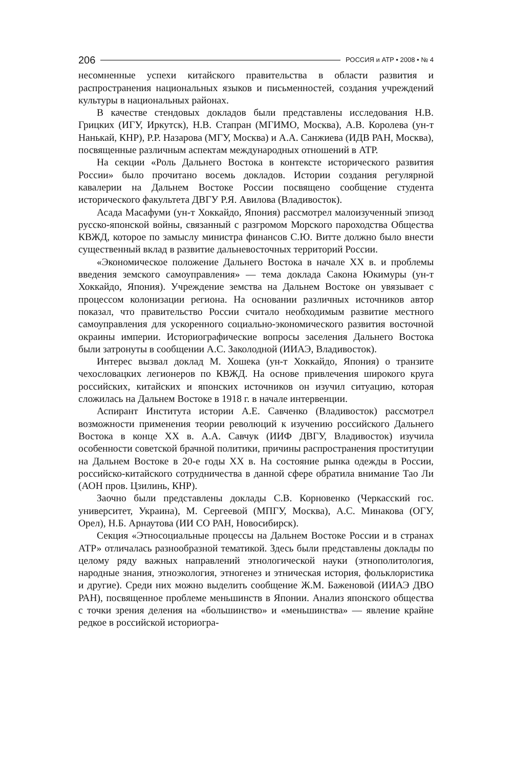206 РОССИЯ и АТР • 2008 • № 4
несомненные успехи китайского правительства в области развития и распространения национальных языков и письменностей, создания учреждений культуры в национальных районах.
В качестве стендовых докладов были представлены исследования Н.В. Грицких (ИГУ, Иркутск), Н.В. Стапран (МГИМО, Москва), А.В. Королева (ун-т Нанькай, КНР), Р.Р. Назарова (МГУ, Москва) и А.А. Санжиева (ИДВ РАН, Москва), посвященные различным аспектам международных отношений в АТР.
На секции «Роль Дальнего Востока в контексте исторического развития России» было прочитано восемь докладов. Истории создания регулярной кавалерии на Дальнем Востоке России посвящено сообщение студента исторического факультета ДВГУ Р.Я. Авилова (Владивосток).
Асада Масафуми (ун-т Хоккайдо, Япония) рассмотрел малоизученный эпизод русско-японской войны, связанный с разгромом Морского пароходства Общества КВЖД, которое по замыслу министра финансов С.Ю. Витте должно было внести существенный вклад в развитие дальневосточных территорий России.
«Экономическое положение Дальнего Востока в начале XX в. и проблемы введения земского самоуправления» — тема доклада Сакона Юкимуры (ун-т Хоккайдо, Япония). Учреждение земства на Дальнем Востоке он увязывает с процессом колонизации региона. На основании различных источников автор показал, что правительство России считало необходимым развитие местного самоуправления для ускоренного социально-экономического развития восточной окраины империи. Историографические вопросы заселения Дальнего Востока были затронуты в сообщении А.С. Заколодной (ИИАЭ, Владивосток).
Интерес вызвал доклад М. Хошека (ун-т Хоккайдо, Япония) о транзите чехословацких легионеров по КВЖД. На основе привлечения широкого круга российских, китайских и японских источников он изучил ситуацию, которая сложилась на Дальнем Востоке в 1918 г. в начале интервенции.
Аспирант Института истории А.Е. Савченко (Владивосток) рассмотрел возможности применения теории революций к изучению российского Дальнего Востока в конце XX в. А.А. Савчук (ИИФ ДВГУ, Владивосток) изучила особенности советской брачной политики, причины распространения проституции на Дальнем Востоке в 20-е годы XX в. На состояние рынка одежды в России, российско-китайского сотрудничества в данной сфере обратила внимание Тао Ли (АОН пров. Цзилинь, КНР).
Заочно были представлены доклады С.В. Корновенко (Черкасский гос. университет, Украина), М. Сергеевой (МПГУ, Москва), А.С. Минакова (ОГУ, Орел), Н.Б. Арнаутова (ИИ СО РАН, Новосибирск).
Секция «Этносоциальные процессы на Дальнем Востоке России и в странах АТР» отличалась разнообразной тематикой. Здесь были представлены доклады по целому ряду важных направлений этнологической науки (этнополитология, народные знания, этноэкология, этногенез и этническая история, фольклористика и другие). Среди них можно выделить сообщение Ж.М. Баженовой (ИИАЭ ДВО РАН), посвященное проблеме меньшинств в Японии. Анализ японского общества с точки зрения деления на «большинство» и «меньшинства» — явление крайне редкое в российской историогра-